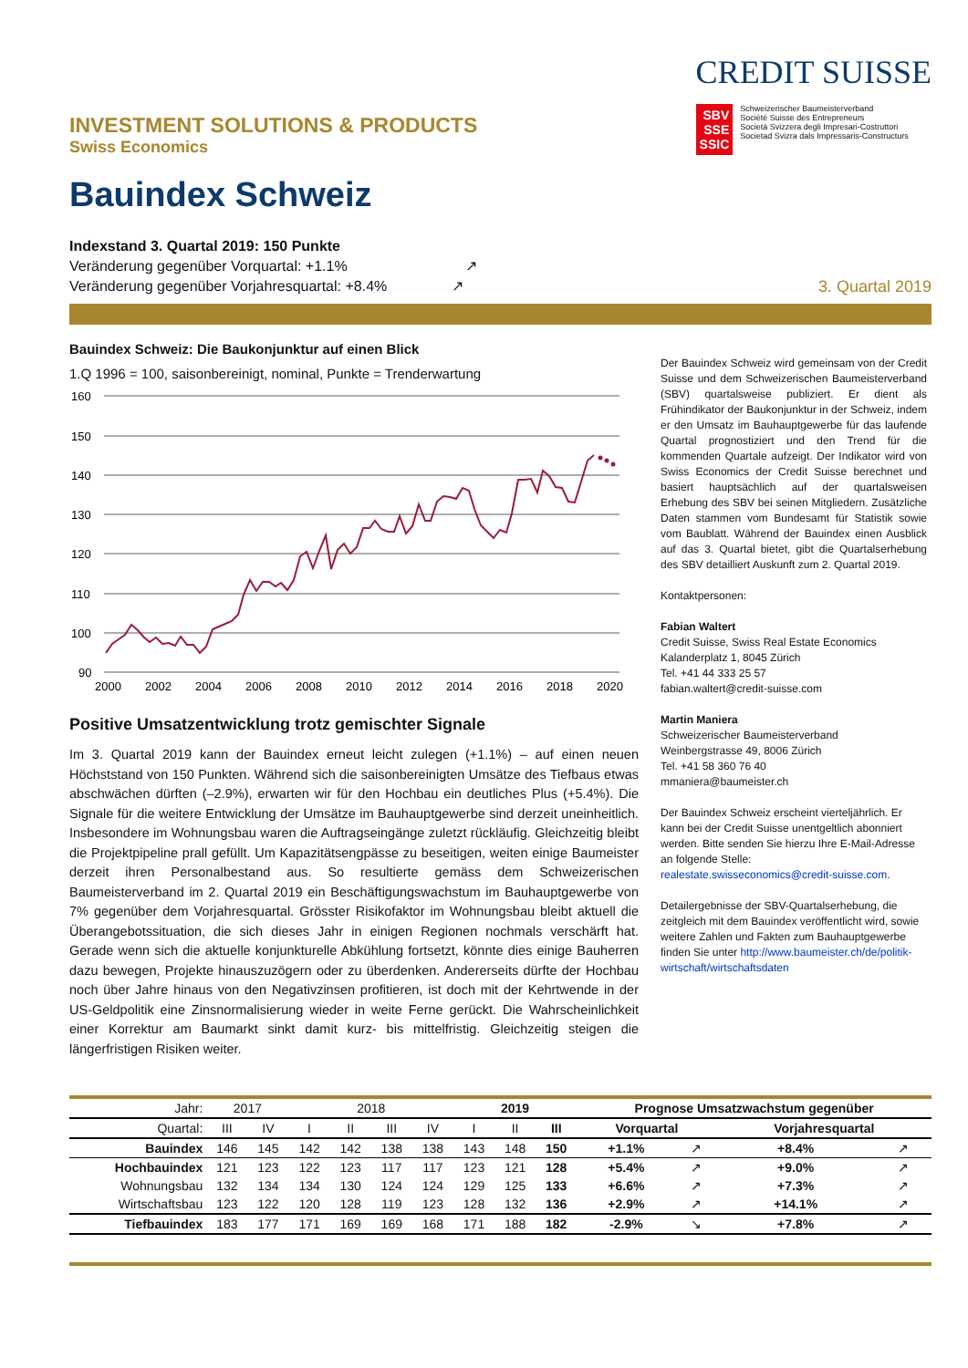INVESTMENT SOLUTIONS & PRODUCTS
Swiss Economics
CREDIT SUISSE
SBV
SSE
SSIC
Schweizerischer Baumeisterverband
Société Suisse des Entrepreneurs
Società Svizzera degli Impresari-Costruttori
Societad Svizra dals Impressaris-Constructurs
Bauindex Schweiz
Indexstand 3. Quartal 2019: 150 Punkte
Veränderung gegenüber Vorquartal: +1.1% ↗
Veränderung gegenüber Vorjahresquartal: +8.4% ↗
3. Quartal 2019
Bauindex Schweiz: Die Baukonjunktur auf einen Blick
1.Q 1996 = 100, saisonbereinigt, nominal, Punkte = Trenderwartung
160
150
140
130
120
110
100
90
2000
2002
2004
2006
2008
2010
2012
2014
2016
2018
2020
Positive Umsatzentwicklung trotz gemischter Signale
Im 3. Quartal 2019 kann der Bauindex erneut leicht zulegen (+1.1%) – auf einen neuen Höchststand von 150 Punkten. Während sich die saisonbereinigten Umsätze des Tiefbaus etwas abschwächen dürften (–2.9%), erwarten wir für den Hochbau ein deutliches Plus (+5.4%). Die Signale für die weitere Entwicklung der Umsätze im Bauhauptgewerbe sind derzeit uneinheitlich. Insbesondere im Wohnungsbau waren die Auftragseingänge zuletzt rückläufig. Gleichzeitig bleibt die Projektpipeline prall gefüllt. Um Kapazitätsengpässe zu beseitigen, weiten einige Baumeister derzeit ihren Personalbestand aus. So resultierte gemäss dem Schweizerischen Baumeisterverband im 2. Quartal 2019 ein Beschäftigungswachstum im Bauhauptgewerbe von 7% gegenüber dem Vorjahresquartal. Grösster Risikofaktor im Wohnungsbau bleibt aktuell die Überangebotssituation, die sich dieses Jahr in einigen Regionen nochmals verschärft hat. Gerade wenn sich die aktuelle konjunkturelle Abkühlung fortsetzt, könnte dies einige Bauherren dazu bewegen, Projekte hinauszuzögern oder zu überdenken. Andererseits dürfte der Hochbau noch über Jahre hinaus von den Negativzinsen profitieren, ist doch mit der Kehrtwende in der US-Geldpolitik eine Zinsnormalisierung wieder in weite Ferne gerückt. Die Wahrscheinlichkeit einer Korrektur am Baumarkt sinkt damit kurz- bis mittelfristig. Gleichzeitig steigen die längerfristigen Risiken weiter.
Der Bauindex Schweiz wird gemeinsam von der Credit Suisse und dem Schweizerischen Baumeisterverband (SBV) quartalsweise publiziert. Er dient als Frühindikator der Baukonjunktur in der Schweiz, indem er den Umsatz im Bauhauptgewerbe für das laufende Quartal prognostiziert und den Trend für die kommenden Quartale aufzeigt. Der Indikator wird von Swiss Economics der Credit Suisse berechnet und basiert hauptsächlich auf der quartalsweisen Erhebung des SBV bei seinen Mitgliedern. Zusätzliche Daten stammen vom Bundesamt für Statistik sowie vom Baublatt. Während der Bauindex einen Ausblick auf das 3. Quartal bietet, gibt die Quartalserhebung des SBV detailliert Auskunft zum 2. Quartal 2019.
Kontaktpersonen:
Fabian Waltert
Credit Suisse, Swiss Real Estate Economics
Kalanderplatz 1, 8045 Zürich
Tel. +41 44 333 25 57
fabian.waltert@credit-suisse.com
Martin Maniera
Schweizerischer Baumeisterverband
Weinbergstrasse 49, 8006 Zürich
Tel. +41 58 360 76 40
mmaniera@baumeister.ch
Der Bauindex Schweiz erscheint vierteljährlich. Er kann bei der Credit Suisse unentgeltlich abonniert werden. Bitte senden Sie hierzu Ihre E-Mail-Adresse an folgende Stelle:
realestate.swisseconomics@credit-suisse.com.
Detailergebnisse der SBV-Quartalserhebung, die zeitgleich mit dem Bauindex veröffentlicht wird, sowie weitere Zahlen und Fakten zum Bauhauptgewerbe finden Sie unter http://www.baumeister.ch/de/politik-wirtschaft/wirtschaftsdaten
| Jahr: | 2017 | | 2018 | | | | 2019 | | | Prognose Umsatzwachstum gegenüber | | | |
| Quartal: | III | IV | I | II | III | IV | I | II | III | Vorquartal | | Vorjahresquartal | |
| Bauindex | 146 | 145 | 142 | 142 | 138 | 138 | 143 | 148 | 150 | +1.1% | ↗ | +8.4% | ↗ |
| Hochbauindex | 121 | 123 | 122 | 123 | 117 | 117 | 123 | 121 | 128 | +5.4% | ↗ | +9.0% | ↗ |
| Wohnungsbau | 132 | 134 | 134 | 130 | 124 | 124 | 129 | 125 | 133 | +6.6% | ↗ | +7.3% | ↗ |
| Wirtschaftsbau | 123 | 122 | 120 | 128 | 119 | 123 | 128 | 132 | 136 | +2.9% | ↗ | +14.1% | ↗ |
| Tiefbauindex | 183 | 177 | 171 | 169 | 169 | 168 | 171 | 188 | 182 | -2.9% | ↘ | +7.8% | ↗ |